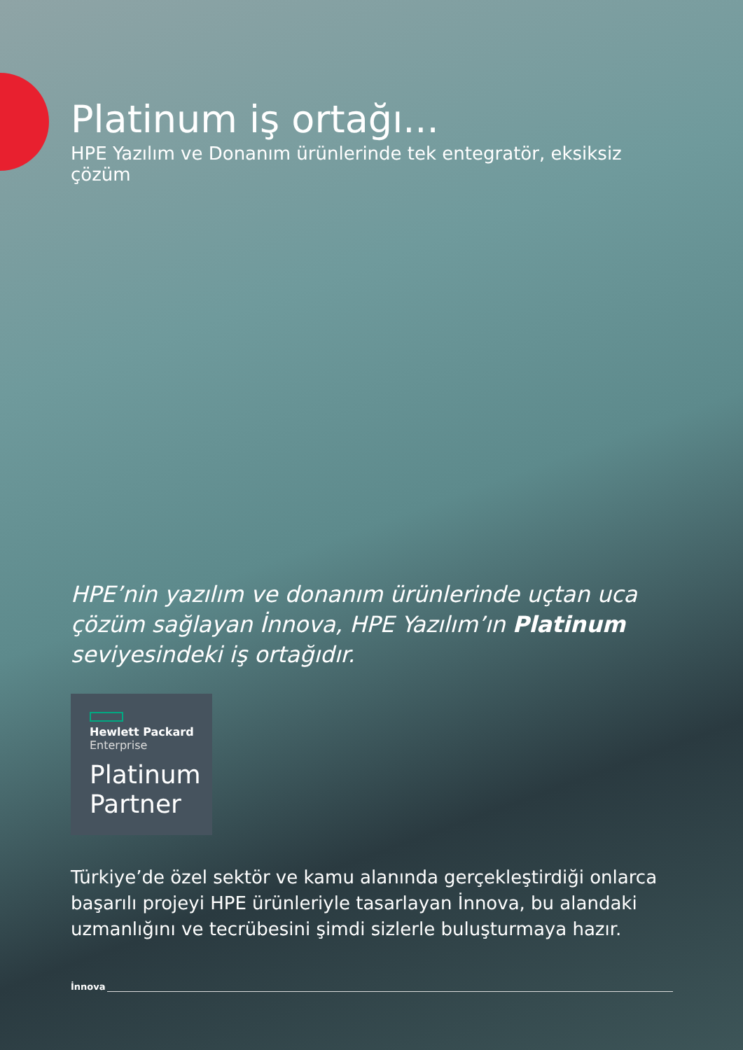Platinum iş ortağı...
HPE Yazılım ve Donanım ürünlerinde tek entegratör, eksiksiz çözüm
HPE’nin yazılım ve donanım ürünlerinde uçtan uca çözüm sağlayan İnnova, HPE Yazılım’ın Platinum seviyesindeki iş ortağıdır.
Hewlett Packard
Enterprise
Platinum
Partner
Türkiye’de özel sektör ve kamu alanında gerçekleştirdiği onlarca başarılı projeyi HPE ürünleriyle tasarlayan İnnova, bu alandaki uzmanlığını ve tecrübesini şimdi sizlerle buluşturmaya hazır.
İnnova